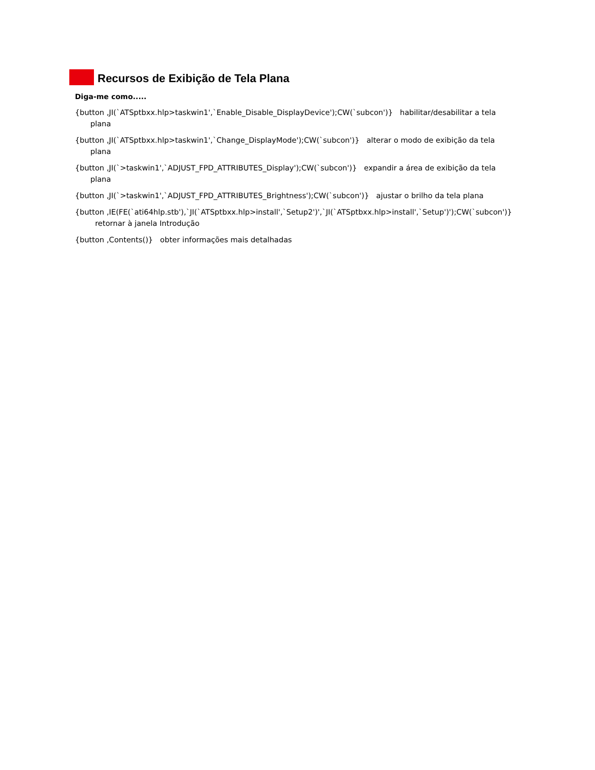Recursos de Exibição de Tela Plana
Diga-me como.....
{button ,JI(`ATSptbxx.hlp>taskwin1',`Enable_Disable_DisplayDevice');CW(`subcon')} habilitar/desabilitar a tela plana
{button ,JI(`ATSptbxx.hlp>taskwin1',`Change_DisplayMode');CW(`subcon')} alterar o modo de exibição da tela plana
{button ,JI(`>taskwin1',`ADJUST_FPD_ATTRIBUTES_Display');CW(`subcon')} expandir a área de exibição da tela plana
{button ,JI(`>taskwin1',`ADJUST_FPD_ATTRIBUTES_Brightness');CW(`subcon')} ajustar o brilho da tela plana
{button ,IE(FE(`ati64hlp.stb'),`JI(`ATSptbxx.hlp>install',`Setup2')',`JI(`ATSptbxx.hlp>install',`Setup')');CW(`subcon')} retornar à janela Introdução
{button ,Contents()} obter informações mais detalhadas